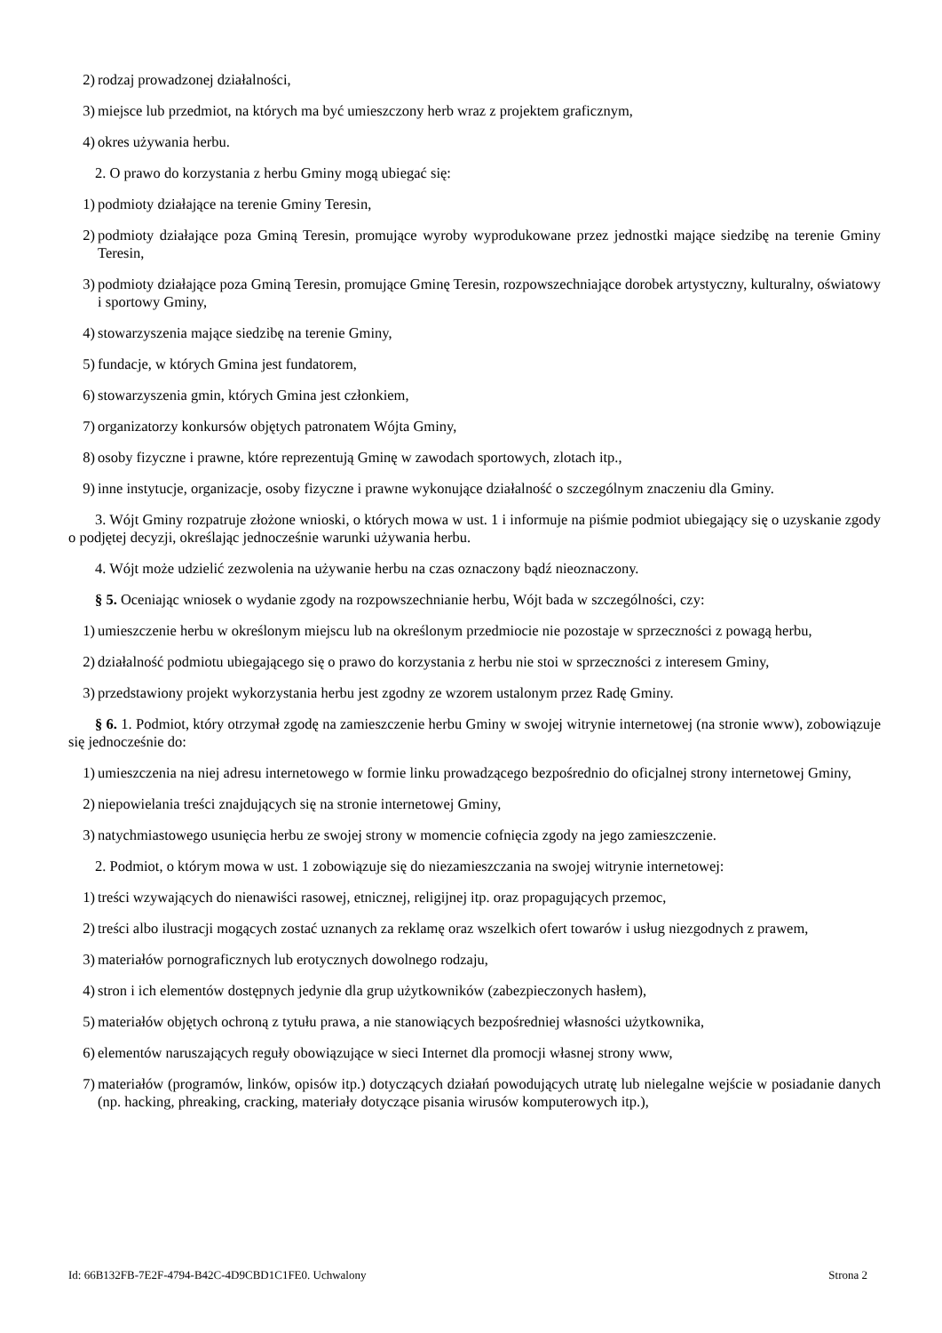2) rodzaj prowadzonej działalności,
3) miejsce lub przedmiot, na których ma być umieszczony herb wraz z projektem graficznym,
4) okres używania herbu.
2. O prawo do korzystania z herbu Gminy mogą ubiegać się:
1) podmioty działające na terenie Gminy Teresin,
2) podmioty działające poza Gminą Teresin, promujące wyroby wyprodukowane przez jednostki mające siedzibę na terenie Gminy Teresin,
3) podmioty działające poza Gminą Teresin, promujące Gminę Teresin, rozpowszechniające dorobek artystyczny, kulturalny, oświatowy i sportowy Gminy,
4) stowarzyszenia mające siedzibę na terenie Gminy,
5) fundacje, w których Gmina jest fundatorem,
6) stowarzyszenia gmin, których Gmina jest członkiem,
7) organizatorzy konkursów objętych patronatem Wójta Gminy,
8) osoby fizyczne i prawne, które reprezentują Gminę w zawodach sportowych, zlotach itp.,
9) inne instytucje, organizacje, osoby fizyczne i prawne wykonujące działalność o szczególnym znaczeniu dla Gminy.
3. Wójt Gminy rozpatruje złożone wnioski, o których mowa w ust. 1 i informuje na piśmie podmiot ubiegający się o uzyskanie zgody o podjętej decyzji, określając jednocześnie warunki używania herbu.
4. Wójt może udzielić zezwolenia na używanie herbu na czas oznaczony bądź nieoznaczony.
§ 5. Oceniając wniosek o wydanie zgody na rozpowszechnianie herbu, Wójt bada w szczególności, czy:
1) umieszczenie herbu w określonym miejscu lub na określonym przedmiocie nie pozostaje w sprzeczności z powagą herbu,
2) działalność podmiotu ubiegającego się o prawo do korzystania z herbu nie stoi w sprzeczności z interesem Gminy,
3) przedstawiony projekt wykorzystania herbu jest zgodny ze wzorem ustalonym przez Radę Gminy.
§ 6. 1. Podmiot, który otrzymał zgodę na zamieszczenie herbu Gminy w swojej witrynie internetowej (na stronie www), zobowiązuje się jednocześnie do:
1) umieszczenia na niej adresu internetowego w formie linku prowadzącego bezpośrednio do oficjalnej strony internetowej Gminy,
2) niepowielania treści znajdujących się na stronie internetowej Gminy,
3) natychmiastowego usunięcia herbu ze swojej strony w momencie cofnięcia zgody na jego zamieszczenie.
2. Podmiot, o którym mowa w ust. 1 zobowiązuje się do niezamieszczania na swojej witrynie internetowej:
1) treści wzywających do nienawiści rasowej, etnicznej, religijnej itp. oraz propagujących przemoc,
2) treści albo ilustracji mogących zostać uznanych za reklamę oraz wszelkich ofert towarów i usług niezgodnych z prawem,
3) materiałów pornograficznych lub erotycznych dowolnego rodzaju,
4) stron i ich elementów dostępnych jedynie dla grup użytkowników (zabezpieczonych hasłem),
5) materiałów objętych ochroną z tytułu prawa, a nie stanowiących bezpośredniej własności użytkownika,
6) elementów naruszających reguły obowiązujące w sieci Internet dla promocji własnej strony www,
7) materiałów (programów, linków, opisów itp.) dotyczących działań powodujących utratę lub nielegalne wejście w posiadanie danych (np. hacking, phreaking, cracking, materiały dotyczące pisania wirusów komputerowych itp.),
Id: 66B132FB-7E2F-4794-B42C-4D9CBD1C1FE0. Uchwalony Strona 2